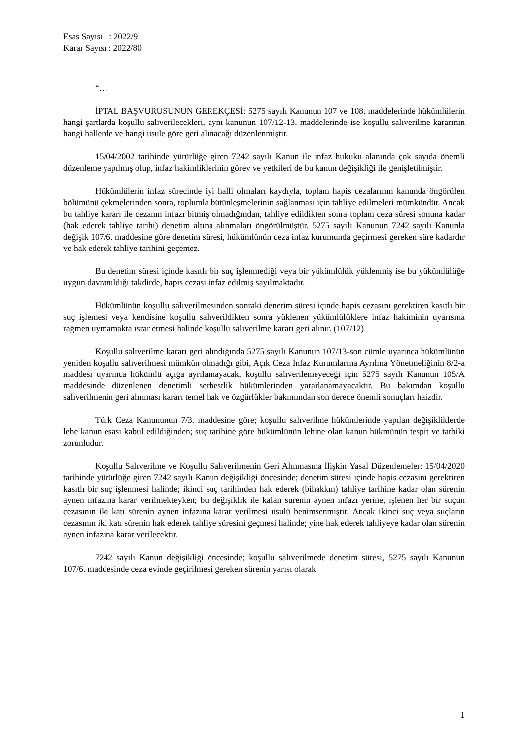Esas Sayısı : 2022/9
Karar Sayısı : 2022/80
“…
İPTAL BAŞVURUSUNUN GEREKÇESİ: 5275 sayılı Kanunun 107 ve 108. maddelerinde hükümlülerin hangi şartlarda koşullu salıverilecekleri, aynı kanunun 107/12-13. maddelerinde ise koşullu salıverilme kararının hangi hallerde ve hangi usule göre geri alınacağı düzenlenmiştir.
15/04/2002 tarihinde yürürlüğe giren 7242 sayılı Kanun ile infaz hukuku alanında çok sayıda önemli düzenleme yapılmış olup, infaz hakimliklerinin görev ve yetkileri de bu kanun değişikliği ile genişletilmiştir.
Hükümlülerin infaz sürecinde iyi halli olmaları kaydıyla, toplam hapis cezalarının kanunda öngörülen bölümünü çekmelerinden sonra, toplumla bütünleşmelerinin sağlanması için tahliye edilmeleri mümkündür. Ancak bu tahliye kararı ile cezanın infazı bitmiş olmadığından, tahliye edildikten sonra toplam ceza süresi sonuna kadar (hak ederek tahliye tarihi) denetim altına alınmaları öngörülmüştür. 5275 sayılı Kanunun 7242 sayılı Kanunla değişik 107/6. maddesine göre denetim süresi, hükümlünün ceza infaz kurumunda geçirmesi gereken süre kadardır ve hak ederek tahliye tarihini geçemez.
Bu denetim süresi içinde kasıtlı bir suç işlenmediği veya bir yükümlülük yüklenmiş ise bu yükümlülüğe uygun davranıldığı takdirde, hapis cezası infaz edilmiş sayılmaktadır.
Hükümlünün koşullu salıverilmesinden sonraki denetim süresi içinde hapis cezasını gerektiren kasıtlı bir suç işlemesi veya kendisine koşullu salıverildikten sonra yüklenen yükümlülüklere infaz hakiminin uyarısına rağmen uymamakta ısrar etmesi halinde koşullu salıverilme kararı geri alınır. (107/12)
Koşullu salıverilme kararı geri alındığında 5275 sayılı Kanunun 107/13-son cümle uyarınca hükümlünün yeniden koşullu salıverilmesi mümkün olmadığı gibi, Açık Ceza İnfaz Kurumlarına Ayrılma Yönetmeliğinin 8/2-a maddesi uyarınca hükümlü açığa ayrılamayacak, koşullu salıverilemeyeceği için 5275 sayılı Kanunun 105/A maddesinde düzenlenen denetimli serbestlik hükümlerinden yararlanamayacaktır. Bu bakımdan koşullu salıverilmenin geri alınması kararı temel hak ve özgürlükler bakımından son derece önemli sonuçları haizdir.
Türk Ceza Kanununun 7/3. maddesine göre; koşullu salıverilme hükümlerinde yapılan değişikliklerde lehe kanun esası kabul edildiğinden; suç tarihine göre hükümlünün lehine olan kanun hükmünün tespit ve tatbiki zorunludur.
Koşullu Salıverilme ve Koşullu Salıverilmenin Geri Alınmasına İlişkin Yasal Düzenlemeler: 15/04/2020 tarihinde yürürlüğe giren 7242 sayılı Kanun değişikliği öncesinde; denetim süresi içinde hapis cezasını gerektiren kasıtlı bir suç işlenmesi halinde; ikinci suç tarihinden hak ederek (bihakkın) tahliye tarihine kadar olan sürenin aynen infazına karar verilmekteyken; bu değişiklik ile kalan sürenin aynen infazı yerine, işlenen her bir suçun cezasının iki katı sürenin aynen infazına karar verilmesi usulü benimsenmiştir. Ancak ikinci suç veya suçların cezasının iki katı sürenin hak ederek tahliye süresini geçmesi halinde; yine hak ederek tahliyeye kadar olan sürenin aynen infazına karar verilecektir.
7242 sayılı Kanun değişikliği öncesinde; koşullu salıverilmede denetim süresi, 5275 sayılı Kanunun 107/6. maddesinde ceza evinde geçirilmesi gereken sürenin yarısı olarak
1